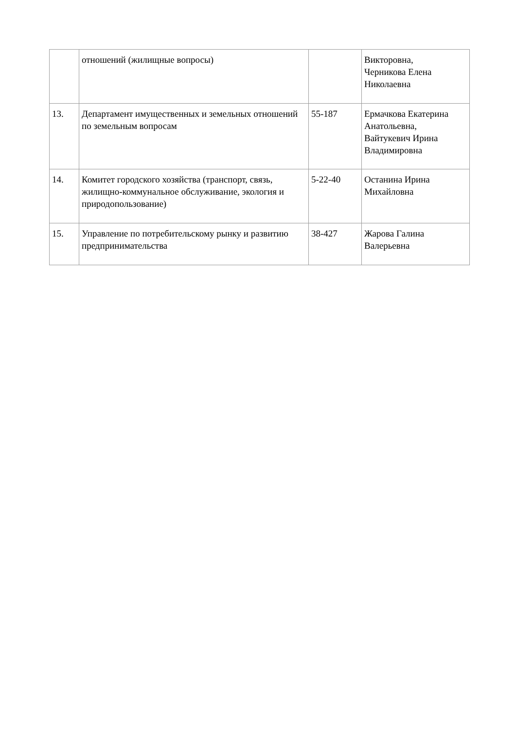| | отношений (жилищные вопросы) | | Викторовна, Черникова Елена Николаевна |
| 13. | Департамент имущественных и земельных отношений по земельным вопросам | 55-187 | Ермачкова Екатерина Анатольевна, Вайтукевич Ирина Владимировна |
| 14. | Комитет городского хозяйства (транспорт, связь, жилищно-коммунальное обслуживание, экология и природопользование) | 5-22-40 | Останина Ирина Михайловна |
| 15. | Управление по потребительскому рынку и развитию предпринимательства | 38-427 | Жарова Галина Валерьевна |